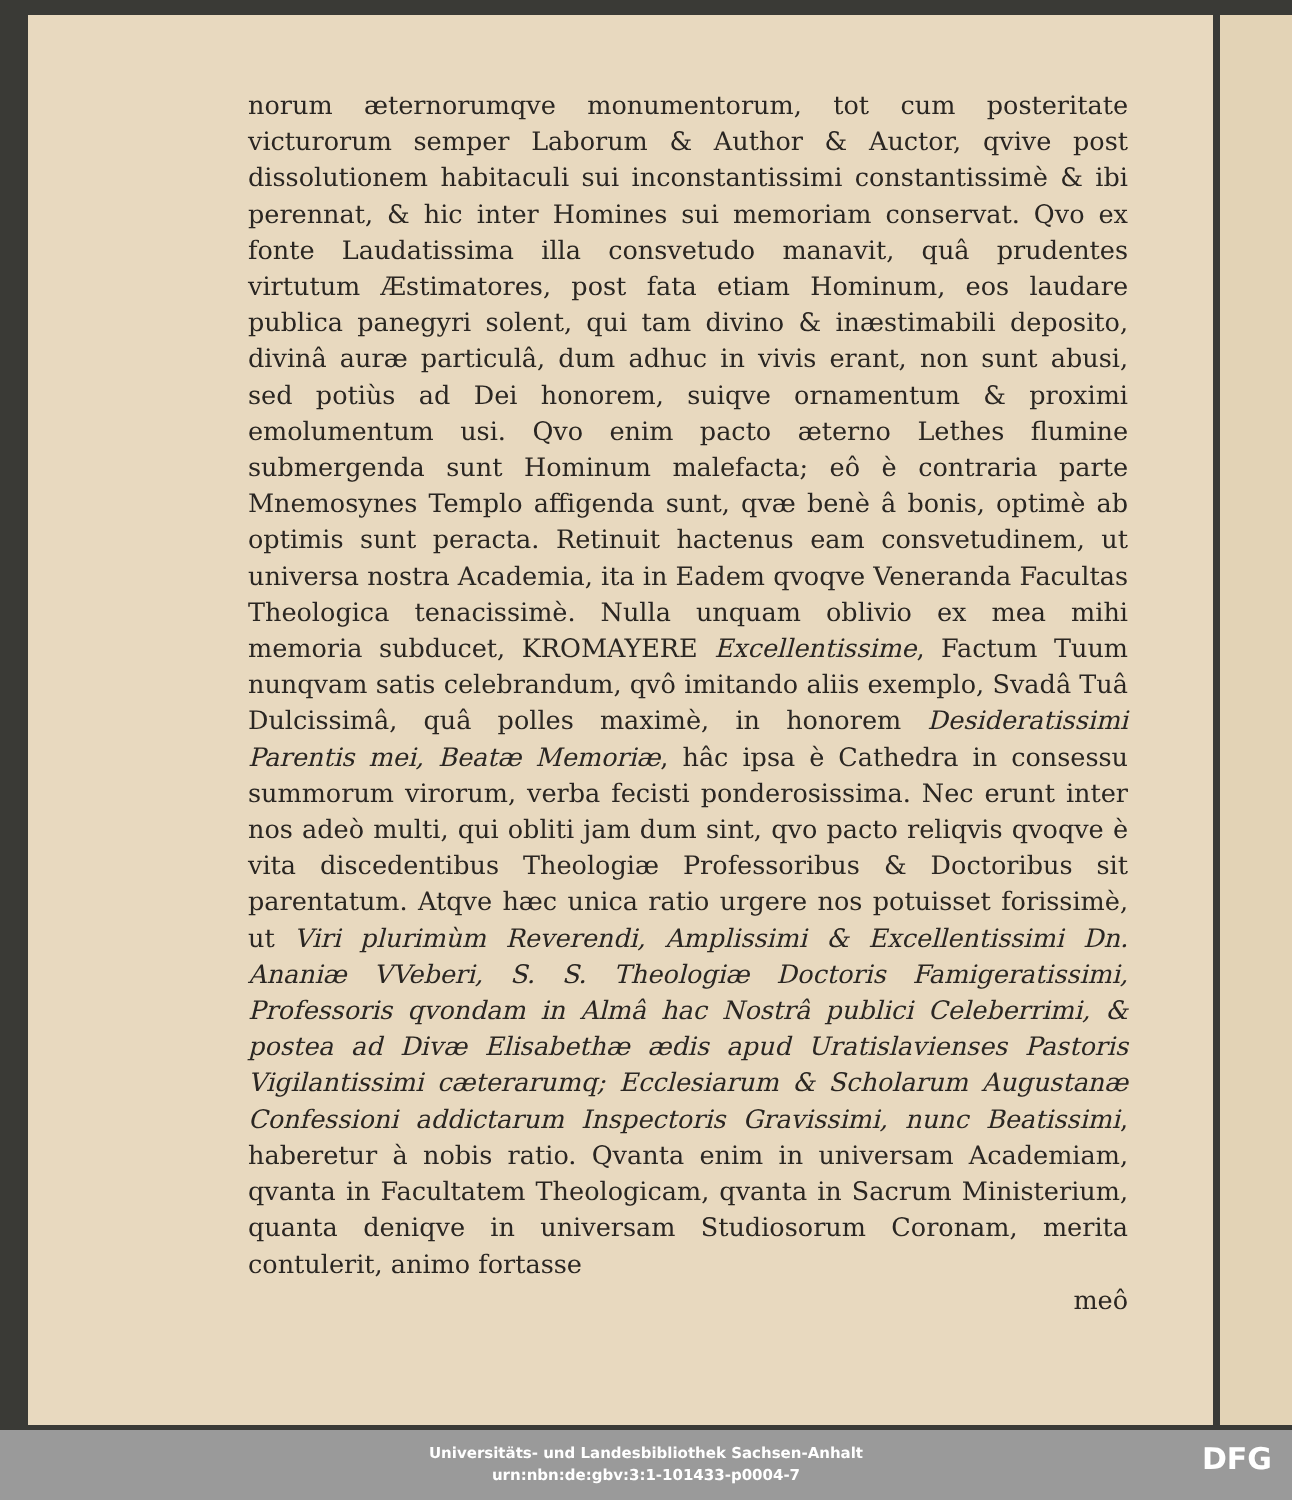norum æternorumqve monumentorum, tot cum posteritate victurorum semper Laborum & Author & Auctor, qvive post dissolutionem habitaculi sui inconstantissimi constantissimè & ibi perennat, & hic inter Homines sui memoriam conservat. Qvo ex fonte Laudatissima illa consvetudo manavit, quâ prudentes virtutum Æstimatores, post fata etiam Hominum, eos laudare publica panegyri solent, qui tam divino & inæstimabili deposito, divinâ auræ particulâ, dum adhuc in vivis erant, non sunt abusi, sed potiùs ad Dei honorem, suiqve ornamentum & proximi emolumentum usi. Qvo enim pacto æterno Lethes flumine submergenda sunt Hominum malefacta; eô è contraria parte Mnemosynes Templo affigenda sunt, qvæ benè â bonis, optimè ab optimis sunt peracta. Retinuit hactenus eam consvetudinem, ut universa nostra Academia, ita in Eadem qvoqve Veneranda Facultas Theologica tenacissimè. Nulla unquam oblivio ex mea mihi memoria subducet, KROMAYERE Excellentissime, Factum Tuum nunqvam satis celebrandum, qvô imitando aliis exemplo, Svadâ Tuâ Dulcissimâ, quâ polles maximè, in honorem Desideratissimi Parentis mei, Beatæ Memoriæ, hâc ipsa è Cathedra in consessu summorum virorum, verba fecisti ponderosissima. Nec erunt inter nos adeò multi, qui obliti jam dum sint, qvo pacto reliqvis qvoqve è vita discedentibus Theologiæ Professoribus & Doctoribus sit parentatum. Atqve hæc unica ratio urgere nos potuisset forissimè, ut Viri plurimùm Reverendi, Amplissimi & Excellentissimi Dn. Ananiæ VVeberi, S. S. Theologiæ Doctoris Famigeratissimi, Professoris qvondam in Almâ hac Nostrâ publici Celeberrimi, & postea ad Divæ Elisabethæ ædis apud Uratislavienses Pastoris Vigilantissimi cæterarumq; Ecclesiarum & Scholarum Augustanæ Confessioni addictarum Inspectoris Gravissimi, nunc Beatissimi, haberetur à nobis ratio. Qvanta enim in universam Academiam, qvanta in Facultatem Theologicam, qvanta in Sacrum Ministerium, quanta deniqve in universam Studiosorum Coronam, merita contulerit, animo fortasse
meô
Universitäts- und Landesbibliothek Sachsen-Anhalt
urn:nbn:de:gbv:3:1-101433-p0004-7
DFG